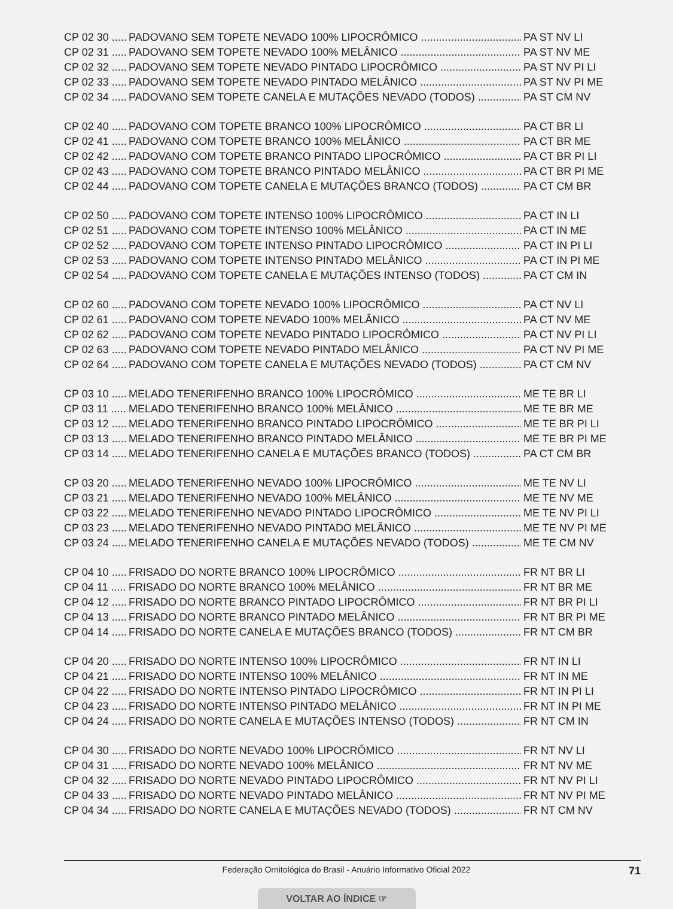CP 02 30 ..... PADOVANO SEM TOPETE NEVADO 100% LIPOCRÔMICO PA ST NV LI
CP 02 31 ..... PADOVANO SEM TOPETE NEVADO 100% MELÂNICO PA ST NV ME
CP 02 32 ..... PADOVANO SEM TOPETE NEVADO PINTADO LIPOCRÔMICO PA ST NV PI LI
CP 02 33 ..... PADOVANO SEM TOPETE NEVADO PINTADO MELÂNICO PA ST NV PI ME
CP 02 34 ..... PADOVANO SEM TOPETE CANELA E MUTAÇÕES NEVADO (TODOS) PA ST CM NV
CP 02 40 ..... PADOVANO COM TOPETE BRANCO 100% LIPOCRÔMICO PA CT BR LI
CP 02 41 ..... PADOVANO COM TOPETE BRANCO 100% MELÂNICO PA CT BR ME
CP 02 42 ..... PADOVANO COM TOPETE BRANCO PINTADO LIPOCRÔMICO PA CT BR PI LI
CP 02 43 ..... PADOVANO COM TOPETE BRANCO PINTADO MELÂNICO PA CT BR PI ME
CP 02 44 ..... PADOVANO COM TOPETE CANELA E MUTAÇÕES BRANCO (TODOS) PA CT CM BR
CP 02 50 ..... PADOVANO COM TOPETE INTENSO 100% LIPOCRÔMICO PA CT IN LI
CP 02 51 ..... PADOVANO COM TOPETE INTENSO 100% MELÂNICO PA CT IN ME
CP 02 52 ..... PADOVANO COM TOPETE INTENSO PINTADO LIPOCRÔMICO PA CT IN PI LI
CP 02 53 ..... PADOVANO COM TOPETE INTENSO PINTADO MELÂNICO PA CT IN PI ME
CP 02 54 ..... PADOVANO COM TOPETE CANELA E MUTAÇÕES INTENSO (TODOS) PA CT CM IN
CP 02 60 ..... PADOVANO COM TOPETE NEVADO 100% LIPOCRÔMICO PA CT NV LI
CP 02 61 ..... PADOVANO COM TOPETE NEVADO 100% MELÂNICO PA CT NV ME
CP 02 62 ..... PADOVANO COM TOPETE NEVADO PINTADO LIPOCRÔMICO PA CT NV PI LI
CP 02 63 ..... PADOVANO COM TOPETE NEVADO PINTADO MELÂNICO PA CT NV PI ME
CP 02 64 ..... PADOVANO COM TOPETE CANELA E MUTAÇÕES NEVADO (TODOS) PA CT CM NV
CP 03 10 ..... MELADO TENERIFENHO BRANCO 100% LIPOCRÔMICO ME TE BR LI
CP 03 11 ..... MELADO TENERIFENHO BRANCO 100% MELÂNICO ME TE BR ME
CP 03 12 ..... MELADO TENERIFENHO BRANCO PINTADO LIPOCRÔMICO ME TE BR PI LI
CP 03 13 ..... MELADO TENERIFENHO BRANCO PINTADO MELÂNICO ME TE BR PI ME
CP 03 14 ..... MELADO TENERIFENHO CANELA E MUTAÇÕES BRANCO (TODOS) PA CT CM BR
CP 03 20 ..... MELADO TENERIFENHO NEVADO 100% LIPOCRÔMICO ME TE NV LI
CP 03 21 ..... MELADO TENERIFENHO NEVADO 100% MELÂNICO ME TE NV ME
CP 03 22 ..... MELADO TENERIFENHO NEVADO PINTADO LIPOCRÔMICO ME TE NV PI LI
CP 03 23 ..... MELADO TENERIFENHO NEVADO PINTADO MELÂNICO ME TE NV PI ME
CP 03 24 ..... MELADO TENERIFENHO CANELA E MUTAÇÕES NEVADO (TODOS) ME TE CM NV
CP 04 10 ..... FRISADO DO NORTE BRANCO 100% LIPOCRÔMICO FR NT BR LI
CP 04 11 ..... FRISADO DO NORTE BRANCO 100% MELÂNICO FR NT BR ME
CP 04 12 ..... FRISADO DO NORTE BRANCO PINTADO LIPOCRÔMICO FR NT BR PI LI
CP 04 13 ..... FRISADO DO NORTE BRANCO PINTADO MELÂNICO FR NT BR PI ME
CP 04 14 ..... FRISADO DO NORTE CANELA E MUTAÇÕES BRANCO (TODOS) FR NT CM BR
CP 04 20 ..... FRISADO DO NORTE INTENSO 100% LIPOCRÔMICO FR NT IN LI
CP 04 21 ..... FRISADO DO NORTE INTENSO 100% MELÂNICO FR NT IN ME
CP 04 22 ..... FRISADO DO NORTE INTENSO PINTADO LIPOCRÔMICO FR NT IN PI LI
CP 04 23 ..... FRISADO DO NORTE INTENSO PINTADO MELÂNICO FR NT IN PI ME
CP 04 24 ..... FRISADO DO NORTE CANELA E MUTAÇÕES INTENSO (TODOS) FR NT CM IN
CP 04 30 ..... FRISADO DO NORTE NEVADO 100% LIPOCRÔMICO FR NT NV LI
CP 04 31 ..... FRISADO DO NORTE NEVADO 100% MELÂNICO FR NT NV ME
CP 04 32 ..... FRISADO DO NORTE NEVADO PINTADO LIPOCRÔMICO FR NT NV PI LI
CP 04 33 ..... FRISADO DO NORTE NEVADO PINTADO MELÂNICO FR NT NV PI ME
CP 04 34 ..... FRISADO DO NORTE CANELA E MUTAÇÕES NEVADO (TODOS) FR NT CM NV
Federação Ornitológica do Brasil - Anuário Informativo Oficial 2022 71
VOLTAR AO ÍNDICE ☞